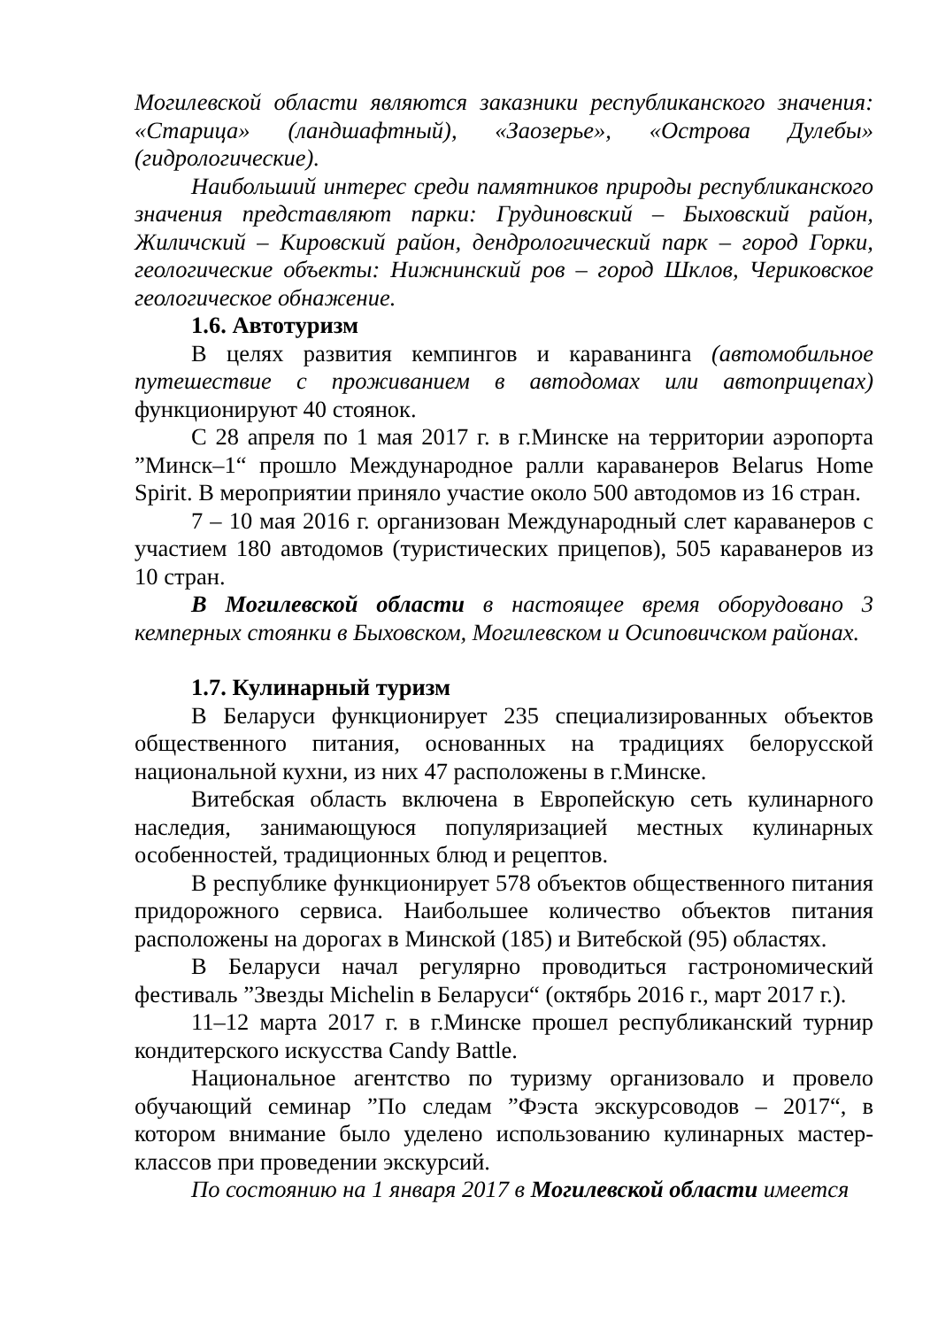Могилевской области являются заказники республиканского значения: «Старица» (ландшафтный), «Заозерье», «Острова Дулебы» (гидрологические).
Наибольший интерес среди памятников природы республиканского значения представляют парки: Грудиновский – Быховский район, Жиличский – Кировский район, дендрологический парк – город Горки, геологические объекты: Нижнинский ров – город Шклов, Чериковское геологическое обнажение.
1.6. Автотуризм
В целях развития кемпингов и караванинга (автомобильное путешествие с проживанием в автодомах или автоприцепах) функционируют 40 стоянок.
С 28 апреля по 1 мая 2017 г. в г.Минске на территории аэропорта ”Минск–1“ прошло Международное ралли караванеров Belarus Home Spirit. В мероприятии приняло участие около 500 автодомов из 16 стран.
7 – 10 мая 2016 г. организован Международный слет караванеров с участием 180 автодомов (туристических прицепов), 505 караванеров из 10 стран.
В Могилевской области в настоящее время оборудовано 3 кемперных стоянки в Быховском, Могилевском и Осиповичском районах.
1.7. Кулинарный туризм
В Беларуси функционирует 235 специализированных объектов общественного питания, основанных на традициях белорусской национальной кухни, из них 47 расположены в г.Минске.
Витебская область включена в Европейскую сеть кулинарного наследия, занимающуюся популяризацией местных кулинарных особенностей, традиционных блюд и рецептов.
В республике функционирует 578 объектов общественного питания придорожного сервиса. Наибольшее количество объектов питания расположены на дорогах в Минской (185) и Витебской (95) областях.
В Беларуси начал регулярно проводиться гастрономический фестиваль ”Звезды Michelin в Беларуси“ (октябрь 2016 г., март 2017 г.).
11–12 марта 2017 г. в г.Минске прошел республиканский турнир кондитерского искусства Candy Battle.
Национальное агентство по туризму организовало и провело обучающий семинар ”По следам ”Фэста экскурсоводов – 2017“, в котором внимание было уделено использованию кулинарных мастер-классов при проведении экскурсий.
По состоянию на 1 января 2017 в Могилевской области имеется